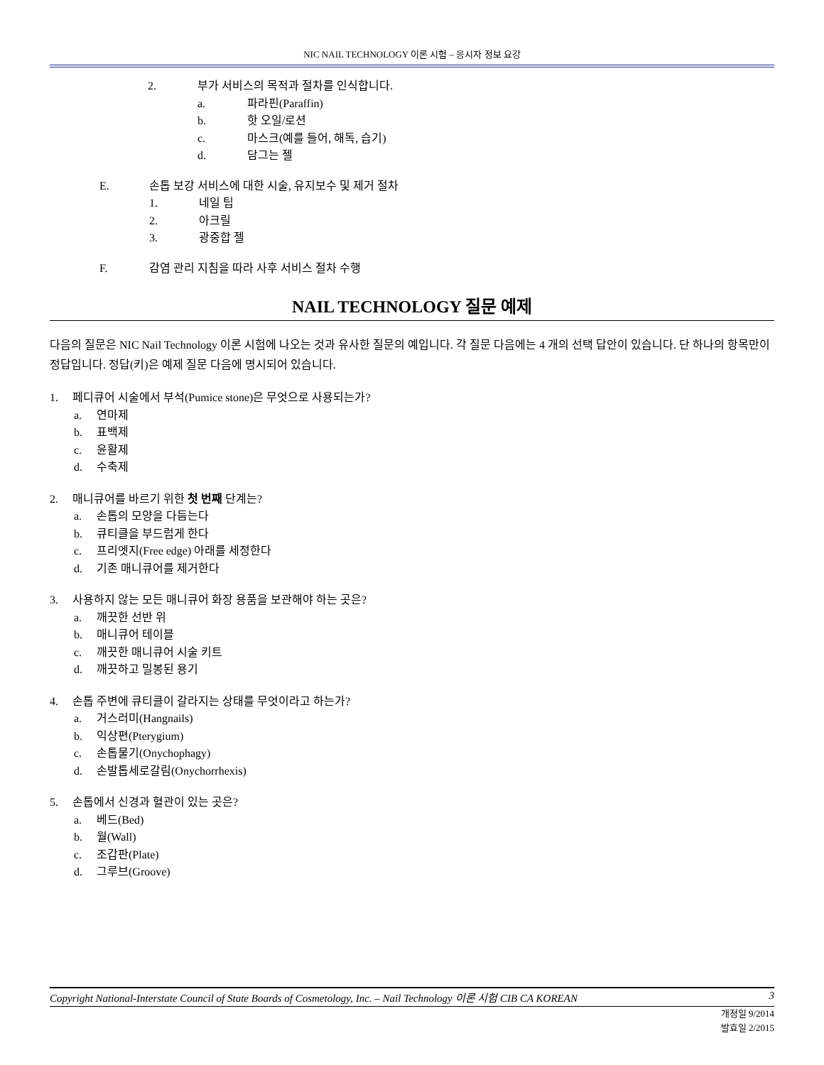NIC NAIL TECHNOLOGY 이론 시험 – 응시자 정보 요강
2. 부가 서비스의 목적과 절차를 인식합니다.
a. 파라핀(Paraffin)
b. 핫 오일/로션
c. 마스크(예를 들어, 해독, 습기)
d. 담그는 젤
E. 손톱 보강 서비스에 대한 시술, 유지보수 및 제거 절차
1. 네일 팁
2. 아크릴
3. 광중합 젤
F. 감염 관리 지침을 따라 사후 서비스 절차 수행
NAIL TECHNOLOGY 질문 예제
다음의 질문은 NIC Nail Technology 이론 시험에 나오는 것과 유사한 질문의 예입니다. 각 질문 다음에는 4 개의 선택 답안이 있습니다. 단 하나의 항목만이 정답입니다. 정답(키)은 예제 질문 다음에 명시되어 있습니다.
1. 페디큐어 시술에서 부석(Pumice stone)은 무엇으로 사용되는가?
a. 연마제
b. 표백제
c. 윤활제
d. 수축제
2. 매니큐어를 바르기 위한 첫 번째 단계는?
a. 손톱의 모양을 다듬는다
b. 큐티클을 부드럽게 한다
c. 프리엣지(Free edge) 아래를 세정한다
d. 기존 매니큐어를 제거한다
3. 사용하지 않는 모든 매니큐어 화장 용품을 보관해야 하는 곳은?
a. 깨끗한 선반 위
b. 매니큐어 테이블
c. 깨끗한 매니큐어 시술 키트
d. 깨끗하고 밀봉된 용기
4. 손톱 주변에 큐티클이 갈라지는 상태를 무엇이라고 하는가?
a. 거스러미(Hangnails)
b. 익상편(Pterygium)
c. 손톱물기(Onychophagy)
d. 손발톱세로갈림(Onychorrhexis)
5. 손톱에서 신경과 혈관이 있는 곳은?
a. 베드(Bed)
b. 월(Wall)
c. 조갑판(Plate)
d. 그루브(Groove)
Copyright National-Interstate Council of State Boards of Cosmetology, Inc. – Nail Technology 이론 시험 CIB CA KOREAN 3
개정일 9/2014
발효일 2/2015